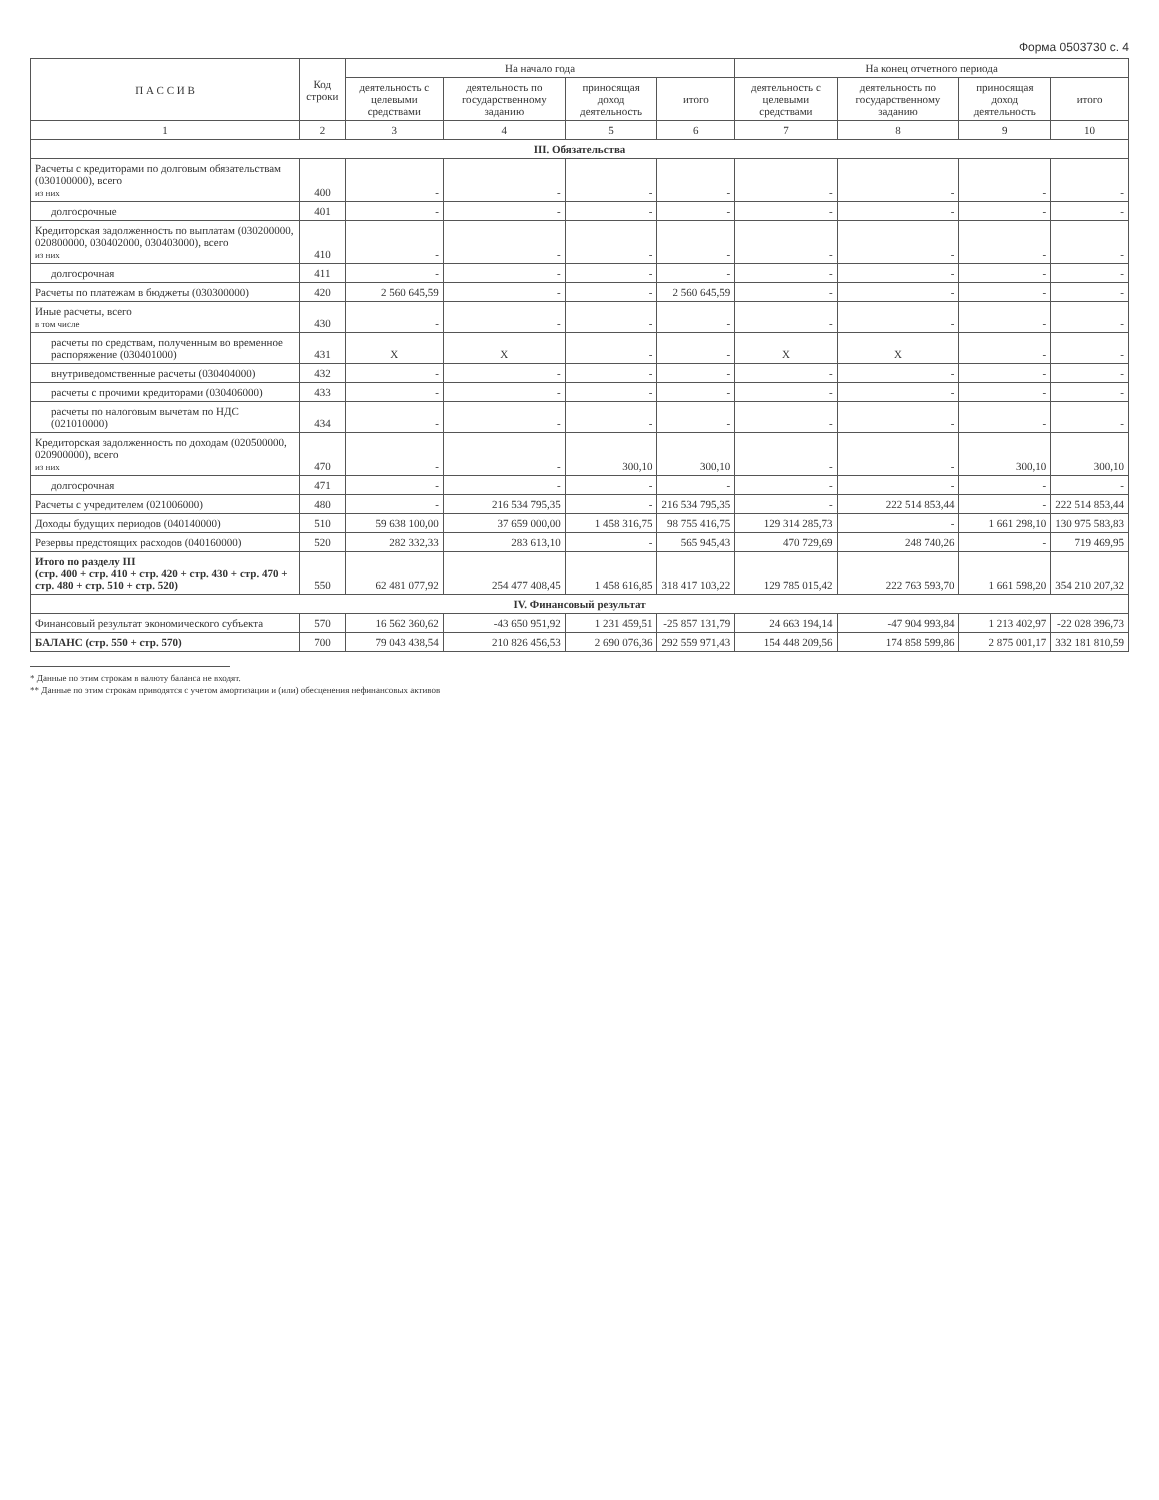Форма 0503730 с. 4
| П А С С И В | Код строки | На начало года | | | | На конец отчетного периода | | | |
| --- | --- | --- | --- | --- | --- | --- | --- | --- | --- |
| | | деятельность с целевыми средствами | деятельность по государственному заданию | приносящая доход деятельность | итого | деятельность с целевыми средствами | деятельность по государственному заданию | приносящая доход деятельность | итого |
| 1 | 2 | 3 | 4 | 5 | 6 | 7 | 8 | 9 | 10 |
| III. Обязательства | | | | | | | | | |
| Расчеты с кредиторами по долговым обязательствам (030100000), всего из них | 400 | - | - | - | - | - | - | - | - |
| долгосрочные | 401 | - | - | - | - | - | - | - | - |
| Кредиторская задолженность по выплатам (030200000, 020800000, 030402000, 030403000), всего из них | 410 | - | - | - | - | - | - | - | - |
| долгосрочная | 411 | - | - | - | - | - | - | - | - |
| Расчеты по платежам в бюджеты (030300000) | 420 | 2 560 645,59 | - | - | 2 560 645,59 | - | - | - | - |
| Иные расчеты, всего в том числе | 430 | - | - | - | - | - | - | - | - |
| расчеты по средствам, полученным во временное распоряжение (030401000) | 431 | X | X | - | - | X | X | - | - |
| внутриведомственные расчеты (030404000) | 432 | - | - | - | - | - | - | - | - |
| расчеты с прочими кредиторами (030406000) | 433 | - | - | - | - | - | - | - | - |
| расчеты по налоговым вычетам по НДС (021010000) | 434 | - | - | - | - | - | - | - | - |
| Кредиторская задолженность по доходам (020500000, 020900000), всего из них | 470 | - | - | 300,10 | 300,10 | - | - | 300,10 | 300,10 |
| долгосрочная | 471 | - | - | - | - | - | - | - | - |
| Расчеты с учредителем (021006000) | 480 | - | 216 534 795,35 | - | 216 534 795,35 | - | 222 514 853,44 | - | 222 514 853,44 |
| Доходы будущих периодов (040140000) | 510 | 59 638 100,00 | 37 659 000,00 | 1 458 316,75 | 98 755 416,75 | 129 314 285,73 | - | 1 661 298,10 | 130 975 583,83 |
| Резервы предстоящих расходов (040160000) | 520 | 282 332,33 | 283 613,10 | - | 565 945,43 | 470 729,69 | 248 740,26 | - | 719 469,95 |
| Итого по разделу III (стр. 400 + стр. 410 + стр. 420 + стр. 430 + стр. 470 + стр. 480 + стр. 510 + стр. 520) | 550 | 62 481 077,92 | 254 477 408,45 | 1 458 616,85 | 318 417 103,22 | 129 785 015,42 | 222 763 593,70 | 1 661 598,20 | 354 210 207,32 |
| IV. Финансовый результат | | | | | | | | | |
| Финансовый результат экономического субъекта | 570 | 16 562 360,62 | -43 650 951,92 | 1 231 459,51 | -25 857 131,79 | 24 663 194,14 | -47 904 993,84 | 1 213 402,97 | -22 028 396,73 |
| БАЛАНС (стр. 550 + стр. 570) | 700 | 79 043 438,54 | 210 826 456,53 | 2 690 076,36 | 292 559 971,43 | 154 448 209,56 | 174 858 599,86 | 2 875 001,17 | 332 181 810,59 |
* Данные по этим строкам в валюту баланса не входят.
** Данные по этим строкам приводятся с учетом амортизации и (или) обесценения нефинансовых активов